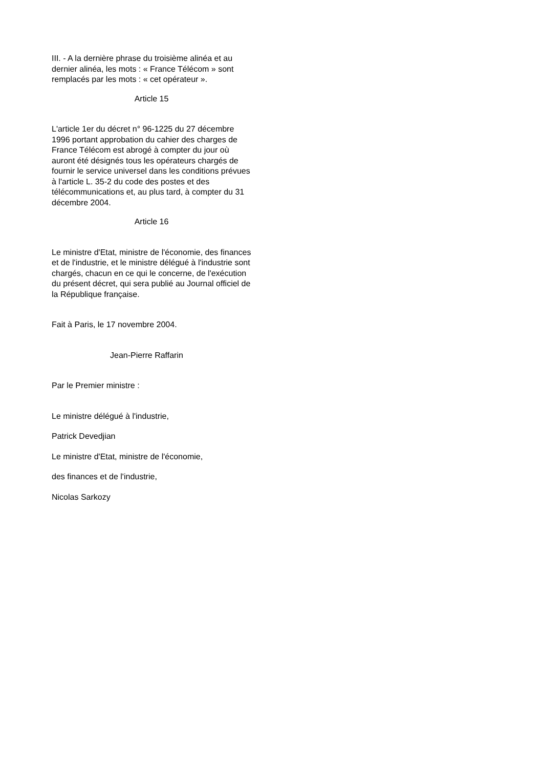III. - A la dernière phrase du troisième alinéa et au dernier alinéa, les mots : « France Télécom » sont remplacés par les mots : « cet opérateur ».
Article 15
L'article 1er du décret n° 96-1225 du 27 décembre 1996 portant approbation du cahier des charges de France Télécom est abrogé à compter du jour où auront été désignés tous les opérateurs chargés de fournir le service universel dans les conditions prévues à l'article L. 35-2 du code des postes et des télécommunications et, au plus tard, à compter du 31 décembre 2004.
Article 16
Le ministre d'Etat, ministre de l'économie, des finances et de l'industrie, et le ministre délégué à l'industrie sont chargés, chacun en ce qui le concerne, de l'exécution du présent décret, qui sera publié au Journal officiel de la République française.
Fait à Paris, le 17 novembre 2004.
Jean-Pierre Raffarin
Par le Premier ministre :
Le ministre délégué à l'industrie,
Patrick Devedjian
Le ministre d'Etat, ministre de l'économie,
des finances et de l'industrie,
Nicolas Sarkozy